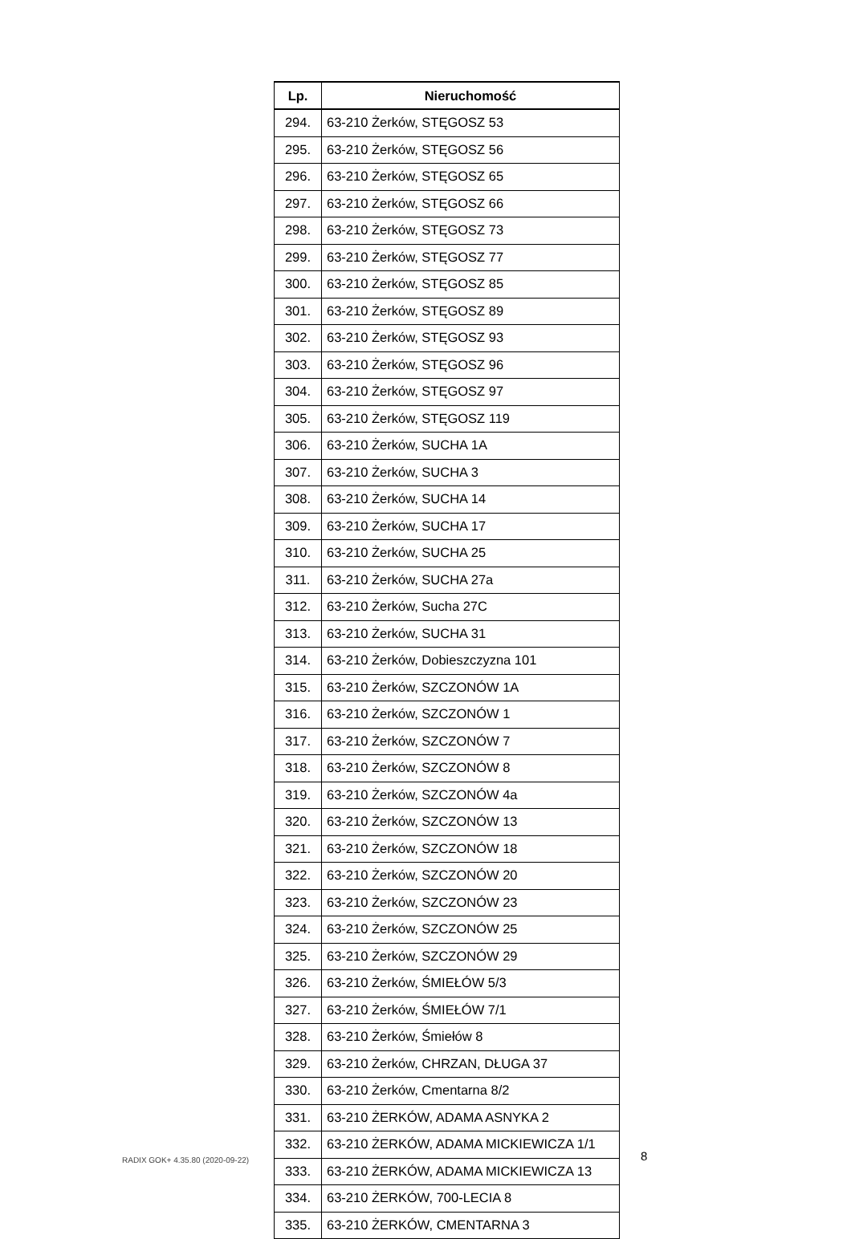| Lp. | Nieruchomość |
| --- | --- |
| 294. | 63-210 Żerków, STĘGOSZ 53 |
| 295. | 63-210 Żerków, STĘGOSZ 56 |
| 296. | 63-210 Żerków, STĘGOSZ 65 |
| 297. | 63-210 Żerków, STĘGOSZ 66 |
| 298. | 63-210 Żerków, STĘGOSZ 73 |
| 299. | 63-210 Żerków, STĘGOSZ 77 |
| 300. | 63-210 Żerków, STĘGOSZ 85 |
| 301. | 63-210 Żerków, STĘGOSZ 89 |
| 302. | 63-210 Żerków, STĘGOSZ 93 |
| 303. | 63-210 Żerków, STĘGOSZ 96 |
| 304. | 63-210 Żerków, STĘGOSZ 97 |
| 305. | 63-210 Żerków, STĘGOSZ 119 |
| 306. | 63-210 Żerków, SUCHA 1A |
| 307. | 63-210 Żerków, SUCHA 3 |
| 308. | 63-210 Żerków, SUCHA 14 |
| 309. | 63-210 Żerków, SUCHA 17 |
| 310. | 63-210 Żerków, SUCHA 25 |
| 311. | 63-210 Żerków, SUCHA 27a |
| 312. | 63-210 Żerków, Sucha 27C |
| 313. | 63-210 Żerków, SUCHA 31 |
| 314. | 63-210 Żerków, Dobieszczyzna 101 |
| 315. | 63-210 Żerków, SZCZONÓW 1A |
| 316. | 63-210 Żerków, SZCZONÓW 1 |
| 317. | 63-210 Żerków, SZCZONÓW 7 |
| 318. | 63-210 Żerków, SZCZONÓW 8 |
| 319. | 63-210 Żerków, SZCZONÓW 4a |
| 320. | 63-210 Żerków, SZCZONÓW 13 |
| 321. | 63-210 Żerków, SZCZONÓW 18 |
| 322. | 63-210 Żerków, SZCZONÓW 20 |
| 323. | 63-210 Żerków, SZCZONÓW 23 |
| 324. | 63-210 Żerków, SZCZONÓW 25 |
| 325. | 63-210 Żerków, SZCZONÓW 29 |
| 326. | 63-210 Żerków, ŚMIEŁÓW 5/3 |
| 327. | 63-210 Żerków, ŚMIEŁÓW 7/1 |
| 328. | 63-210 Żerków, Śmiełów 8 |
| 329. | 63-210 Żerków, CHRZAN, DŁUGA 37 |
| 330. | 63-210 Żerków, Cmentarna 8/2 |
| 331. | 63-210 ŻERKÓW, ADAMA ASNYKA 2 |
| 332. | 63-210 ŻERKÓW, ADAMA MICKIEWICZA 1/1 |
| 333. | 63-210 ŻERKÓW, ADAMA MICKIEWICZA 13 |
| 334. | 63-210 ŻERKÓW, 700-LECIA 8 |
| 335. | 63-210 ŻERKÓW, CMENTARNA 3 |
RADIX GOK+ 4.35.80 (2020-09-22)
8